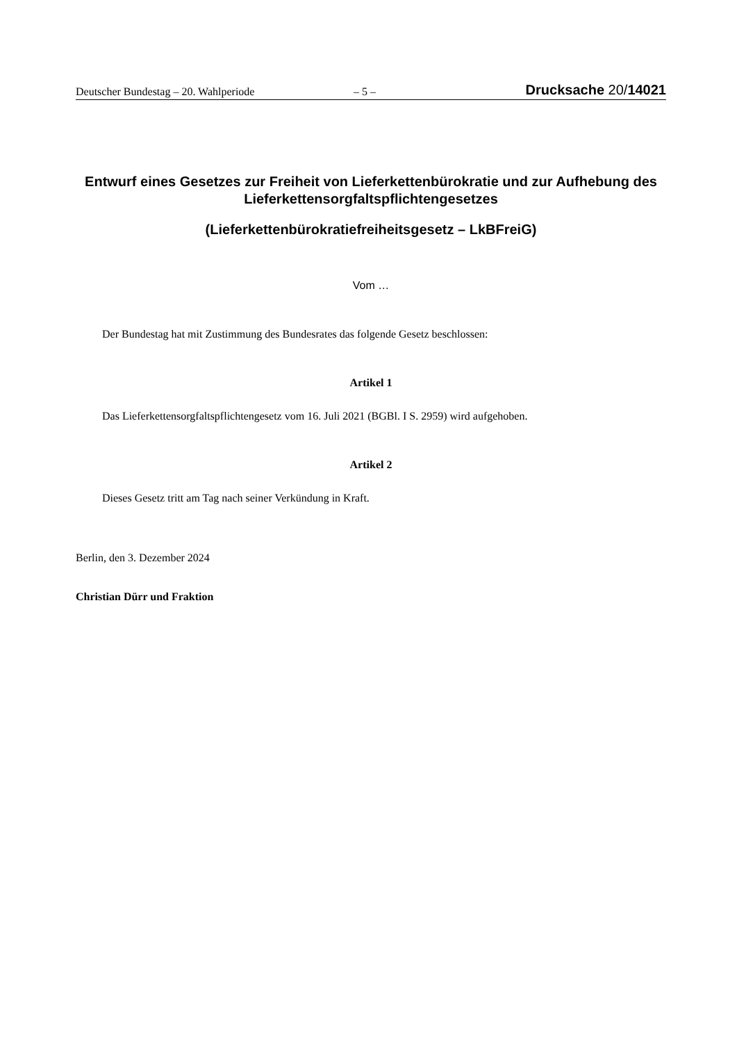Deutscher Bundestag – 20. Wahlperiode – 5 – Drucksache 20/14021
Entwurf eines Gesetzes zur Freiheit von Lieferkettenbürokratie und zur Aufhebung des Lieferkettensorgfaltspflichtengesetzes
(Lieferkettenbürokratiefreiheitsgesetz – LkBFreiG)
Vom …
Der Bundestag hat mit Zustimmung des Bundesrates das folgende Gesetz beschlossen:
Artikel 1
Das Lieferkettensorgfaltspflichtengesetz vom 16. Juli 2021 (BGBl. I S. 2959) wird aufgehoben.
Artikel 2
Dieses Gesetz tritt am Tag nach seiner Verkündung in Kraft.
Berlin, den 3. Dezember 2024
Christian Dürr und Fraktion